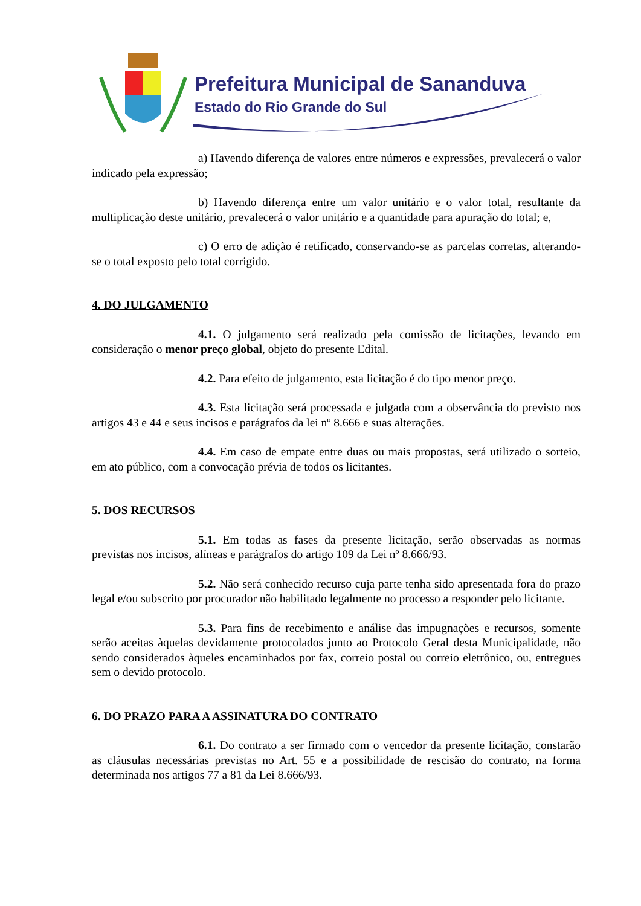Prefeitura Municipal de Sananduva
Estado do Rio Grande do Sul
a) Havendo diferença de valores entre números e expressões, prevalecerá o valor indicado pela expressão;
b) Havendo diferença entre um valor unitário e o valor total, resultante da multiplicação deste unitário, prevalecerá o valor unitário e a quantidade para apuração do total; e,
c) O erro de adição é retificado, conservando-se as parcelas corretas, alterando-se o total exposto pelo total corrigido.
4. DO JULGAMENTO
4.1. O julgamento será realizado pela comissão de licitações, levando em consideração o menor preço global, objeto do presente Edital.
4.2. Para efeito de julgamento, esta licitação é do tipo menor preço.
4.3. Esta licitação será processada e julgada com a observância do previsto nos artigos 43 e 44 e seus incisos e parágrafos da lei nº 8.666 e suas alterações.
4.4. Em caso de empate entre duas ou mais propostas, será utilizado o sorteio, em ato público, com a convocação prévia de todos os licitantes.
5. DOS RECURSOS
5.1. Em todas as fases da presente licitação, serão observadas as normas previstas nos incisos, alíneas e parágrafos do artigo 109 da Lei nº 8.666/93.
5.2. Não será conhecido recurso cuja parte tenha sido apresentada fora do prazo legal e/ou subscrito por procurador não habilitado legalmente no processo a responder pelo licitante.
5.3. Para fins de recebimento e análise das impugnações e recursos, somente serão aceitas àquelas devidamente protocolados junto ao Protocolo Geral desta Municipalidade, não sendo considerados àqueles encaminhados por fax, correio postal ou correio eletrônico, ou, entregues sem o devido protocolo.
6. DO PRAZO PARA A ASSINATURA DO CONTRATO
6.1. Do contrato a ser firmado com o vencedor da presente licitação, constarão as cláusulas necessárias previstas no Art. 55 e a possibilidade de rescisão do contrato, na forma determinada nos artigos 77 a 81 da Lei 8.666/93.